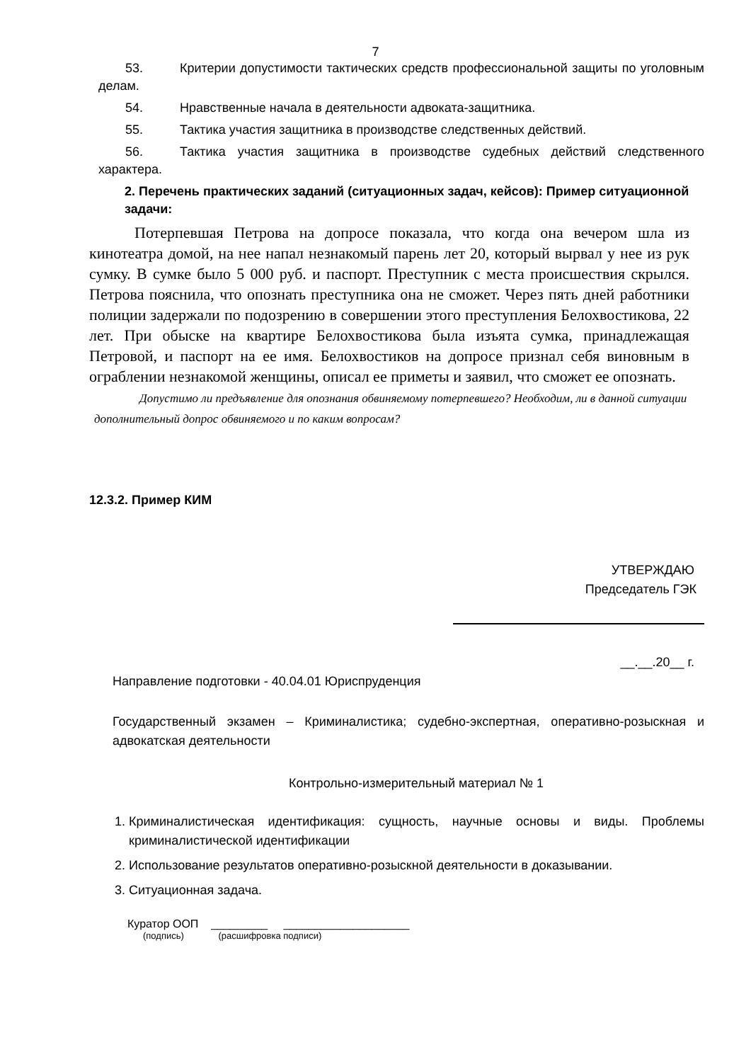7
53. Критерии допустимости тактических средств профессиональной защиты по уголовным делам.
54. Нравственные начала в деятельности адвоката-защитника.
55. Тактика участия защитника в производстве следственных действий.
56. Тактика участия защитника в производстве судебных действий следственного характера.
2. Перечень практических заданий (ситуационных задач, кейсов): Пример ситуационной задачи:
Потерпевшая Петрова на допросе показала, что когда она вечером шла из кинотеатра домой, на нее напал незнакомый парень лет 20, который вырвал у нее из рук сумку. В сумке было 5 000 руб. и паспорт. Преступник с места происшествия скрылся. Петрова пояснила, что опознать преступника она не сможет. Через пять дней работники полиции задержали по подозрению в совершении этого преступления Белохвостикова, 22 лет. При обыске на квартире Белохвостикова была изъята сумка, принадлежащая Петровой, и паспорт на ее имя. Белохвостиков на допросе признал себя виновным в ограблении незнакомой женщины, описал ее приметы и заявил, что сможет ее опознать.
Допустимо ли предъявление для опознания обвиняемому потерпевшего? Необходим, ли в данной ситуации дополнительный допрос обвиняемого и по каким вопросам?
12.3.2. Пример КИМ
УТВЕРЖДАЮ
Председатель ГЭК
__.__.20__ г.
Направление подготовки - 40.04.01 Юриспруденция
Государственный экзамен – Криминалистика; судебно-экспертная, оперативно-розыскная и адвокатская деятельности
Контрольно-измерительный материал № 1
1. Криминалистическая идентификация: сущность, научные основы и виды. Проблемы криминалистической идентификации
2. Использование результатов оперативно-розыскной деятельности в доказывании.
3. Ситуационная задача.
Куратор ООП _________ ____________________
(подпись) (расшифровка подписи)